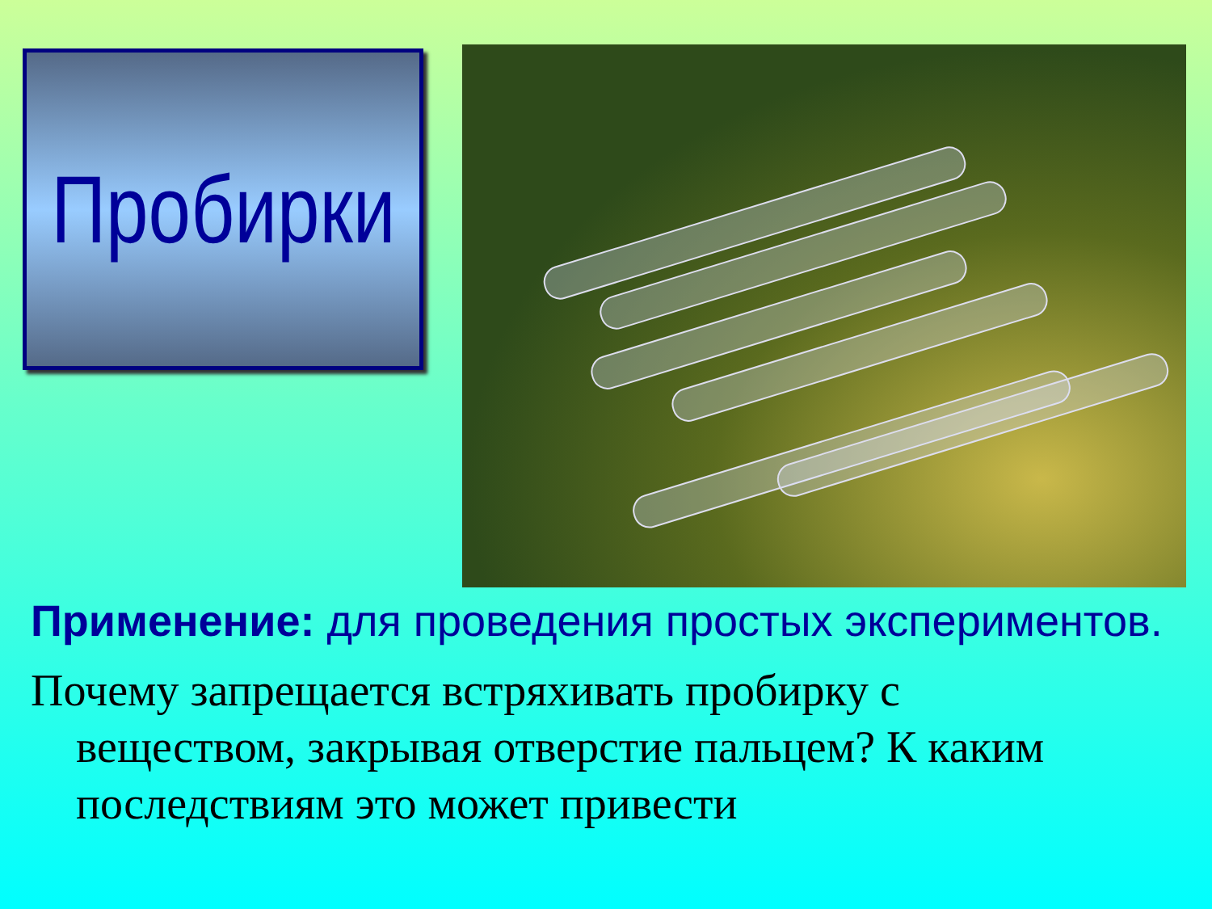Пробирки
Применение: для проведения простых экспериментов.
Почему запрещается встряхивать пробирку с веществом, закрывая отверстие пальцем? К каким последствиям это может привести